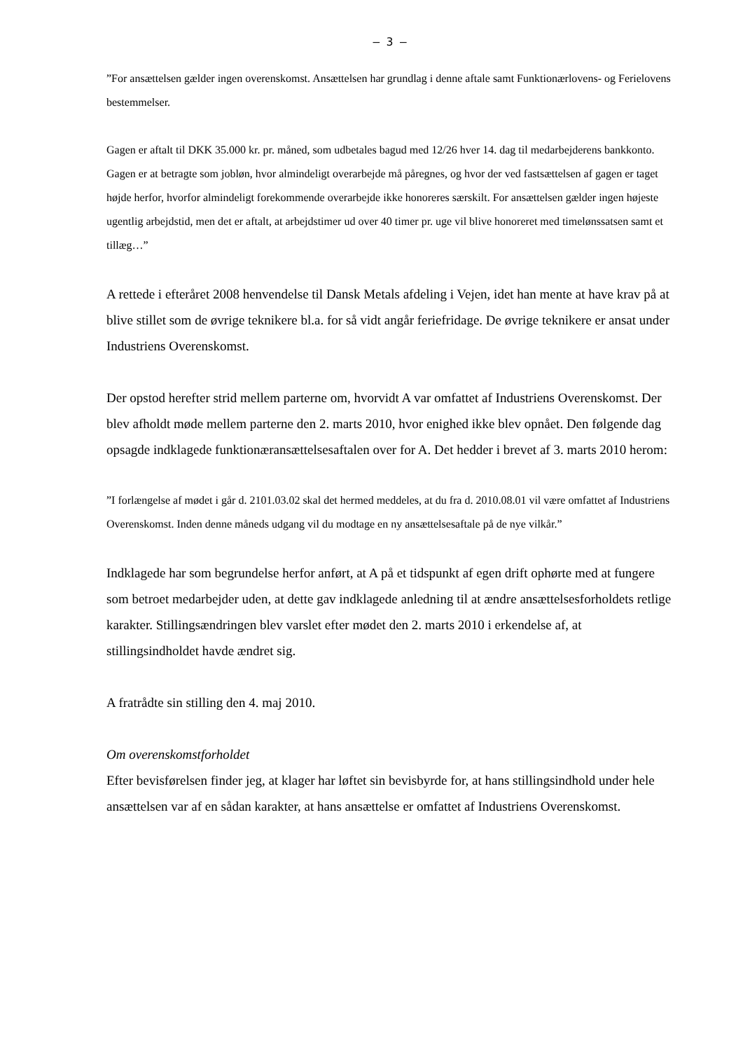– 3 –
”For ansættelsen gælder ingen overenskomst. Ansættelsen har grundlag i denne aftale samt Funktionærlovens- og Ferielovens bestemmelser.
Gagen er aftalt til DKK 35.000 kr. pr. måned, som udbetales bagud med 12/26 hver 14. dag til medarbejderens bankkonto. Gagen er at betragte som jobløn, hvor almindeligt overarbejde må påregnes, og hvor der ved fastsættelsen af gagen er taget højde herfor, hvorfor almindeligt forekommende overarbejde ikke honoreres særskilt. For ansættelsen gælder ingen højeste ugentlig arbejdstid, men det er aftalt, at arbejdstimer ud over 40 timer pr. uge vil blive honoreret med timelønssatsen samt et tillæg…”
A rettede i efteråret 2008 henvendelse til Dansk Metals afdeling i Vejen, idet han mente at have krav på at blive stillet som de øvrige teknikere bl.a. for så vidt angår feriefridage. De øvrige teknikere er ansat under Industriens Overenskomst.
Der opstod herefter strid mellem parterne om, hvorvidt A var omfattet af Industriens Overenskomst. Der blev afholdt møde mellem parterne den 2. marts 2010, hvor enighed ikke blev opnået. Den følgende dag opsagde indklagede funktionæransættelsesaftalen over for A. Det hedder i brevet af 3. marts 2010 herom:
”I forlængelse af mødet i går d. 2101.03.02 skal det hermed meddeles, at du fra d. 2010.08.01 vil være omfattet af Industriens Overenskomst. Inden denne måneds udgang vil du modtage en ny ansættelsesaftale på de nye vilkår.”
Indklagede har som begrundelse herfor anført, at A på et tidspunkt af egen drift ophørte med at fungere som betroet medarbejder uden, at dette gav indklagede anledning til at ændre ansættelsesforholdets retlige karakter. Stillingsændringen blev varslet efter mødet den 2. marts 2010 i erkendelse af, at stillingsindholdet havde ændret sig.
A fratrådte sin stilling den 4. maj 2010.
Om overenskomstforholdet
Efter bevisførelsen finder jeg, at klager har løftet sin bevisbyrde for, at hans stillingsindhold under hele ansættelsen var af en sådan karakter, at hans ansættelse er omfattet af Industriens Overenskomst.